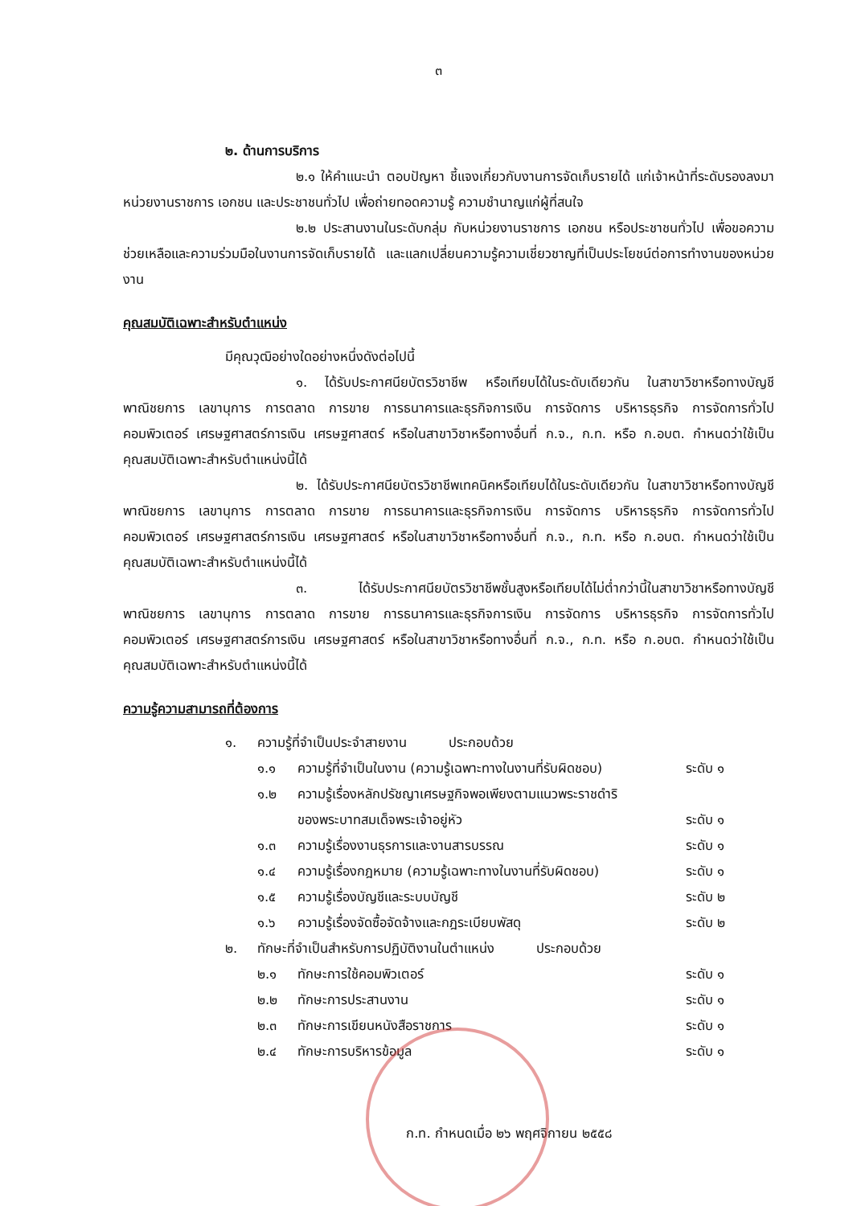๓
๒. ด้านการบริการ
๒.๑ ให้คำแนะนำ ตอบปัญหา ชี้แจงเกี่ยวกับงานการจัดเก็บรายได้ แก่เจ้าหน้าที่ระดับรองลงมา หน่วยงานราชการ เอกชน และประชาชนทั่วไป เพื่อถ่ายทอดความรู้ ความชำนาญแก่ผู้ที่สนใจ
๒.๒ ประสานงานในระดับกลุ่ม กับหน่วยงานราชการ เอกชน หรือประชาชนทั่วไป เพื่อขอความช่วยเหลือและความร่วมมือในงานการจัดเก็บรายได้ และแลกเปลี่ยนความรู้ความเชี่ยวชาญที่เป็นประโยชน์ต่อการทำงานของหน่วยงาน
คุณสมบัติเฉพาะสำหรับตำแหน่ง
มีคุณวุฒิอย่างใดอย่างหนึ่งดังต่อไปนี้
๑. ได้รับประกาศนียบัตรวิชาชีพ หรือเทียบได้ในระดับเดียวกัน ในสาขาวิชาหรือทางบัญชี พาณิชยการ เลขานุการ การตลาด การขาย การธนาคารและธุรกิจการเงิน การจัดการ บริหารธุรกิจ การจัดการทั่วไป คอมพิวเตอร์ เศรษฐศาสตร์การเงิน เศรษฐศาสตร์ หรือในสาขาวิชาหรือทางอื่นที่ ก.จ., ก.ท. หรือ ก.อบต. กำหนดว่าใช้เป็นคุณสมบัติเฉพาะสำหรับตำแหน่งนี้ได้
๒. ได้รับประกาศนียบัตรวิชาชีพเทคนิคหรือเทียบได้ในระดับเดียวกัน ในสาขาวิชาหรือทางบัญชี พาณิชยการ เลขานุการ การตลาด การขาย การธนาคารและธุรกิจการเงิน การจัดการ บริหารธุรกิจ การจัดการทั่วไป คอมพิวเตอร์ เศรษฐศาสตร์การเงิน เศรษฐศาสตร์ หรือในสาขาวิชาหรือทางอื่นที่ ก.จ., ก.ท. หรือ ก.อบต. กำหนดว่าใช้เป็นคุณสมบัติเฉพาะสำหรับตำแหน่งนี้ได้
๓. ได้รับประกาศนียบัตรวิชาชีพชั้นสูงหรือเทียบได้ไม่ต่ำกว่านี้ในสาขาวิชาหรือทางบัญชี พาณิชยการ เลขานุการ การตลาด การขาย การธนาคารและธุรกิจการเงิน การจัดการ บริหารธุรกิจ การจัดการทั่วไป คอมพิวเตอร์ เศรษฐศาสตร์การเงิน เศรษฐศาสตร์ หรือในสาขาวิชาหรือทางอื่นที่ ก.จ., ก.ท. หรือ ก.อบต. กำหนดว่าใช้เป็นคุณสมบัติเฉพาะสำหรับตำแหน่งนี้ได้
ความรู้ความสามารถที่ต้องการ
๑. ความรู้ที่จำเป็นประจำสายงาน ประกอบด้วย
๑.๑ ความรู้ที่จำเป็นในงาน (ความรู้เฉพาะทางในงานที่รับผิดชอบ) ระดับ ๑
๑.๒ ความรู้เรื่องหลักปรัชญาเศรษฐกิจพอเพียงตามแนวพระราชดำริ
ของพระบาทสมเด็จพระเจ้าอยู่หัว ระดับ ๑
๑.๓ ความรู้เรื่องงานธุรการและงานสารบรรณ ระดับ ๑
๑.๔ ความรู้เรื่องกฎหมาย (ความรู้เฉพาะทางในงานที่รับผิดชอบ) ระดับ ๑
๑.๕ ความรู้เรื่องบัญชีและระบบบัญชี ระดับ ๒
๑.๖ ความรู้เรื่องจัดซื้อจัดจ้างและกฎระเบียบพัสดุ ระดับ ๒
๒. ทักษะที่จำเป็นสำหรับการปฏิบัติงานในตำแหน่ง ประกอบด้วย
๒.๑ ทักษะการใช้คอมพิวเตอร์ ระดับ ๑
๒.๒ ทักษะการประสานงาน ระดับ ๑
๒.๓ ทักษะการเขียนหนังสือราชการ ระดับ ๑
๒.๔ ทักษะการบริหารข้อมูล ระดับ ๑
ก.ท. กำหนดเมื่อ ๒๖ พฤศจิกายน ๒๕๕๘